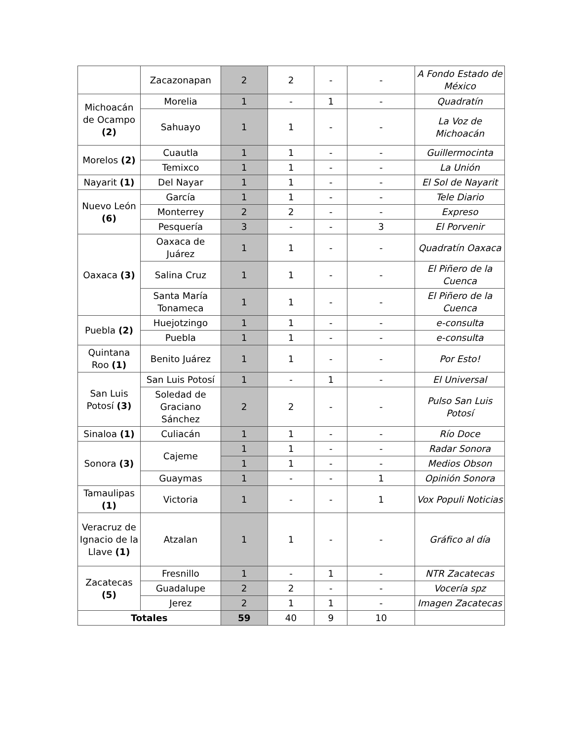| | Zacazonapan | 2 | 2 | - | - | A Fondo Estado de México |
| Michoacán de Ocampo (2) | Morelia | 1 | - | 1 | - | Quadratín |
| | Sahuayo | 1 | 1 | - | - | La Voz de Michoacán |
| Morelos (2) | Cuautla | 1 | 1 | - | - | Guillermocinta |
| | Temixco | 1 | 1 | - | - | La Unión |
| Nayarit (1) | Del Nayar | 1 | 1 | - | - | El Sol de Nayarit |
| Nuevo León (6) | García | 1 | 1 | - | - | Tele Diario |
| | Monterrey | 2 | 2 | - | - | Expreso |
| | Pesquería | 3 | - | - | 3 | El Porvenir |
| Oaxaca (3) | Oaxaca de Juárez | 1 | 1 | - | - | Quadratín Oaxaca |
| | Salina Cruz | 1 | 1 | - | - | El Piñero de la Cuenca |
| | Santa María Tonameca | 1 | 1 | - | - | El Piñero de la Cuenca |
| Puebla (2) | Huejotzingo | 1 | 1 | - | - | e-consulta |
| | Puebla | 1 | 1 | - | - | e-consulta |
| Quintana Roo (1) | Benito Juárez | 1 | 1 | - | - | Por Esto! |
| San Luis Potosí (3) | San Luis Potosí | 1 | - | 1 | - | El Universal |
| | Soledad de Graciano Sánchez | 2 | 2 | - | - | Pulso San Luis Potosí |
| Sinaloa (1) | Culiacán | 1 | 1 | - | - | Río Doce |
| Sonora (3) | Cajeme | 1 | 1 | - | - | Radar Sonora |
| | | 1 | 1 | - | - | Medios Obson |
| | Guaymas | 1 | - | - | 1 | Opinión Sonora |
| Tamaulipas (1) | Victoria | 1 | - | - | 1 | Vox Populi Noticias |
| Veracruz de Ignacio de la Llave (1) | Atzalan | 1 | 1 | - | - | Gráfico al día |
| Zacatecas (5) | Fresnillo | 1 | - | 1 | - | NTR Zacatecas |
| | Guadalupe | 2 | 2 | - | - | Vocería spz |
| | Jerez | 2 | 1 | 1 | - | Imagen Zacatecas |
| Totales | | 59 | 40 | 9 | 10 | |